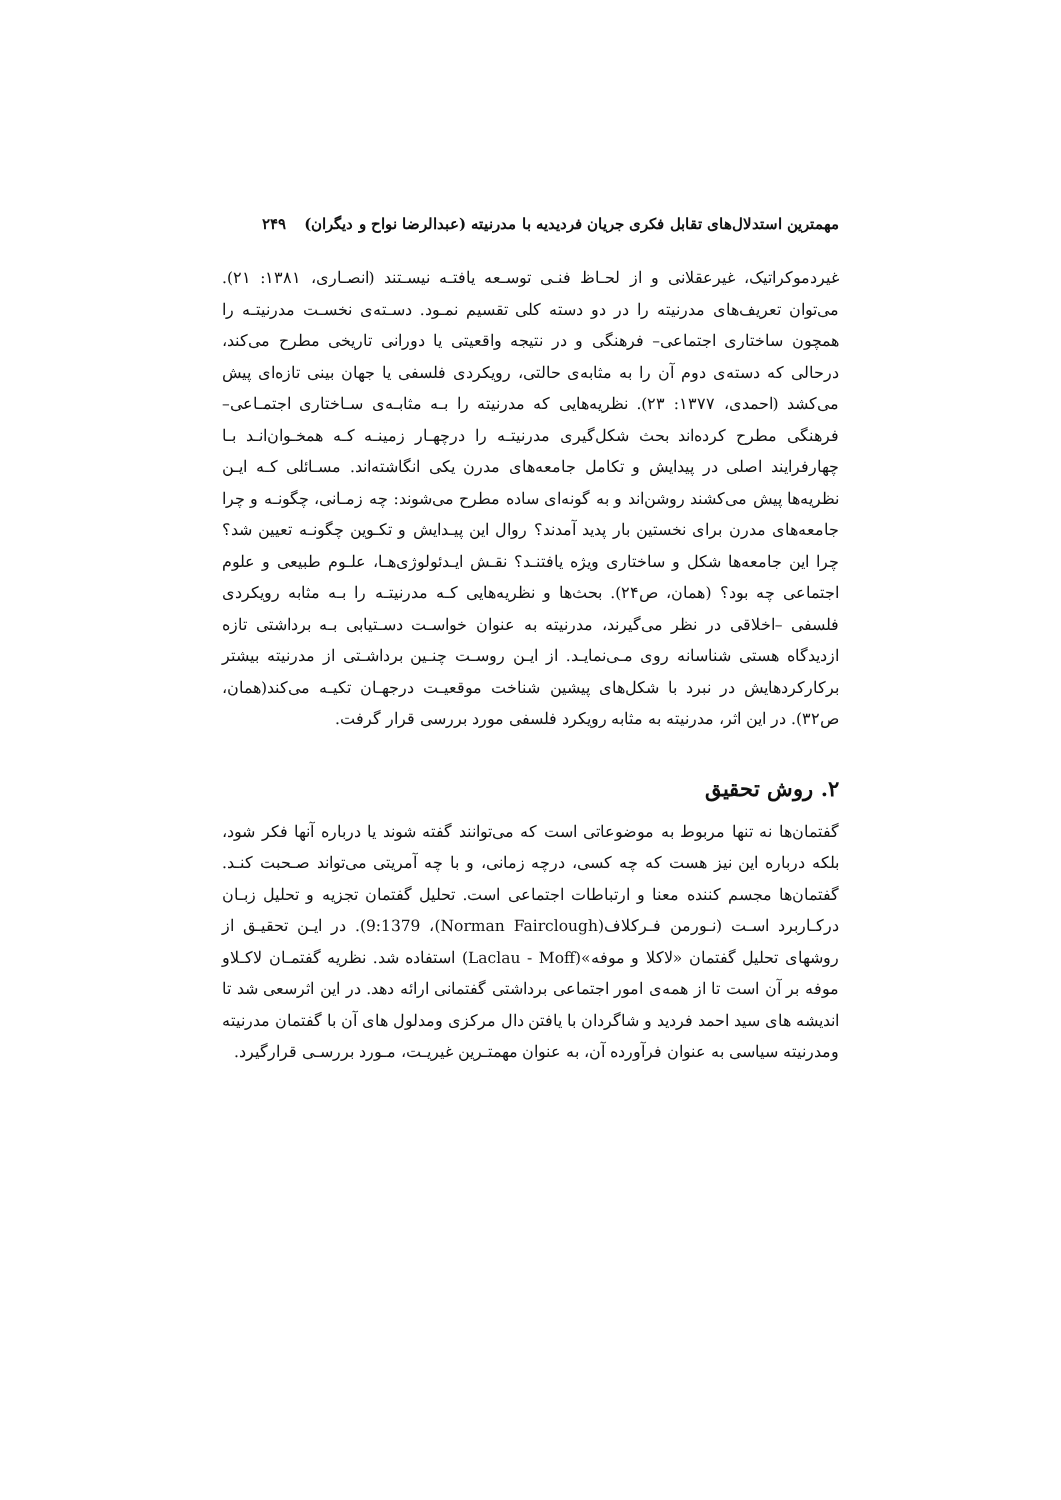مهمترین استدلال‌های تقابل فکری جریان فردیدیه با مدرنیته (عبدالرضا نواح و دیگران) ۲۴۹
غیردموکراتیک، غیرعقلانی و از لحـاظ فنـی توسـعه یافتـه نیسـتند (انصـاری، ۱۳۸۱: ۲۱). می‌توان تعریف‌های مدرنیته را در دو دسته کلی تقسیم نمـود. دسـته‌ی نخسـت مدرنیتـه را همچون ساختاری اجتماعی– فرهنگی و در نتیجه واقعیتی یا دورانی تاریخی مطرح می‌کند، درحالی که دسته‌ی دوم آن را به مثابه‌ی حالتی، رویکردی فلسفی یا جهان بینی تازه‌ای پیش می‌کشد (احمدی، ۱۳۷۷: ۲۳). نظریه‌هایی که مدرنیته را بـه مثابـه‌ی سـاختاری اجتمـاعی– فرهنگی مطرح کرده‌اند بحث شکل‌گیری مدرنیتـه را درچهـار زمینـه کـه همخـوان‌انـد بـا چهارفرایند اصلی در پیدایش و تکامل جامعه‌های مدرن یکی انگاشته‌اند. مسـائلی کـه ایـن نظریه‌ها پیش می‌کشند روشن‌اند و به گونه‌ای ساده مطرح می‌شوند: چه زمـانی، چگونـه و چرا جامعه‌های مدرن برای نخستین بار پدید آمدند؟ روال این پیـدایش و تکـوین چگونـه تعیین شد؟ چرا این جامعه‌ها شکل و ساختاری ویژه یافتنـد؟ نقـش ایـدئولوژی‌هـا، علـوم طبیعی و علوم اجتماعی چه بود؟ (همان، ص۲۴). بحث‌ها و نظریه‌هایی کـه مدرنیتـه را بـه مثابه رویکردی فلسفی –اخلاقی در نظر می‌گیرند، مدرنیته به عنوان خواسـت دسـتیابی بـه برداشتی تازه ازدیدگاه هستی شناسانه روی مـی‌نمایـد. از ایـن روسـت چنـین برداشـتی از مدرنیته بیشتر برکارکردهایش در نبرد با شکل‌های پیشین شناخت موقعیـت درجهـان تکیـه می‌کند(همان، ص۳۲). در این اثر، مدرنیته به مثابه رویکرد فلسفی مورد بررسی قرار گرفت.
۲. روش تحقیق
گفتمان‌ها نه تنها مربوط به موضوعاتی است که می‌توانند گفته شوند یا درباره آنها فکر شود، بلکه درباره این نیز هست که چه کسی، درچه زمانی، و با چه آمریتی می‌تواند صـحبت کنـد. گفتمان‌ها مجسم کننده معنا و ارتباطات اجتماعی است. تحلیل گفتمان تجزیه و تحلیل زبـان درکـاربرد اسـت (نـورمن فـرکلاف(Norman Fairclough)، 9:1379). در ایـن تحقیـق از روشهای تحلیل گفتمان «لاکلا و موفه»(Laclau - Moff) استفاده شد. نظریه گفتمـان لاکـلاو موفه بر آن است تا از همه‌ی امور اجتماعی برداشتی گفتمانی ارائه دهد. در این اثرسعی شد تا اندیشه های سید احمد فردید و شاگردان با یافتن دال مرکزی ومدلول های آن با گفتمان مدرنیته ومدرنیته سیاسی به عنوان فرآورده آن، به عنوان مهمتـرین غیریـت، مـورد بررسـی قرارگیرد.